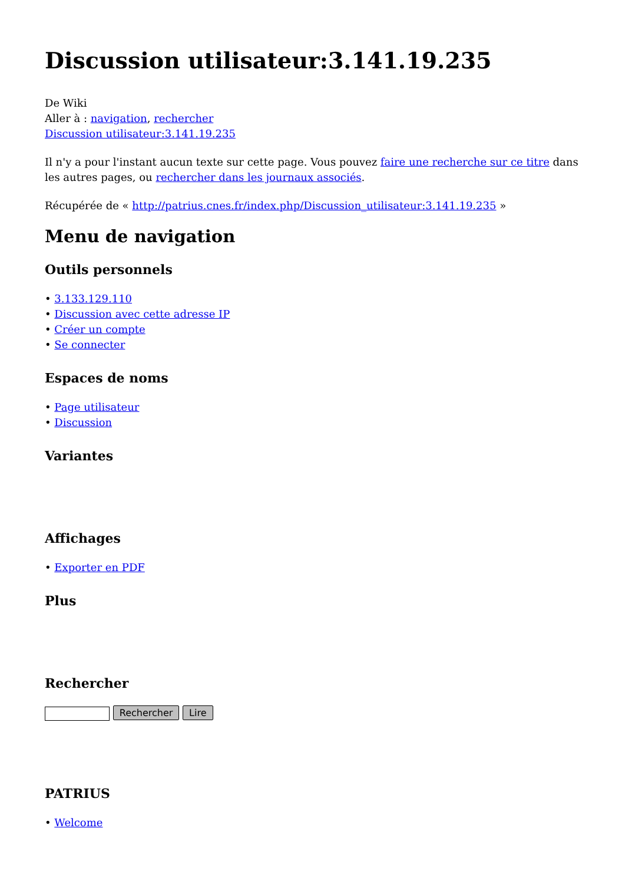Discussion utilisateur:3.141.19.235
De Wiki
Aller à : navigation, rechercher
Discussion utilisateur:3.141.19.235
Il n'y a pour l'instant aucun texte sur cette page. Vous pouvez faire une recherche sur ce titre dans les autres pages, ou rechercher dans les journaux associés.
Récupérée de « http://patrius.cnes.fr/index.php/Discussion_utilisateur:3.141.19.235 »
Menu de navigation
Outils personnels
• 3.133.129.110
• Discussion avec cette adresse IP
• Créer un compte
• Se connecter
Espaces de noms
• Page utilisateur
• Discussion
Variantes
Affichages
• Exporter en PDF
Plus
Rechercher
Rechercher Lire
PATRIUS
• Welcome